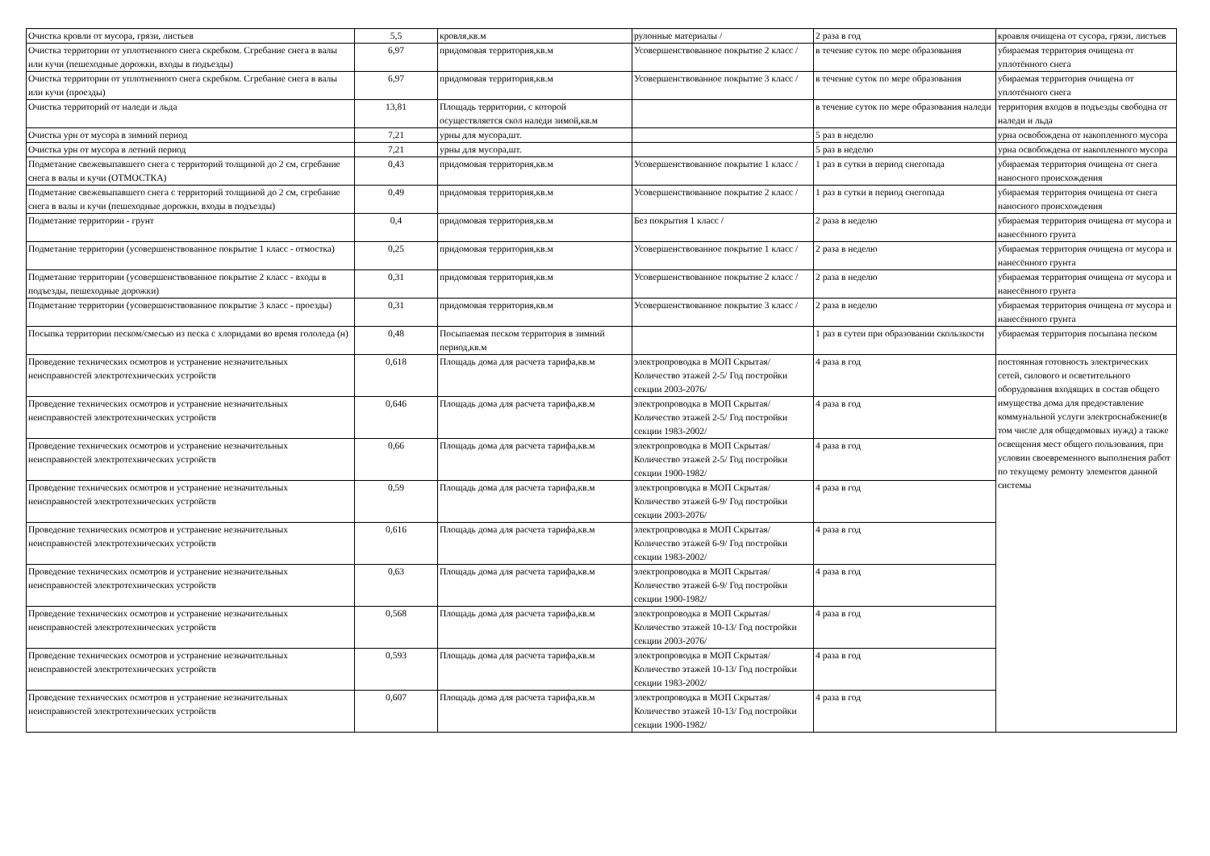| Очистка кровли от мусора, грязи, листьев | 5,5 | кровля,кв.м | рулонные материалы / | 2 раза в год | кроавля очищена от сусора, грязи, листьев |
| Очистка территории от уплотненного снега скребком. Сгребание снега в валы или кучи (пешеходные дорожки, входы в подъезды) | 6,97 | придомовая территория,кв.м | Усовершенствованное покрытие 2 класс / | в течение суток по мере образования | убираемая территория очищена от уплотённого снега |
| Очистка территории от уплотненного снега скребком. Сгребание снега в валы или кучи (проезды) | 6,97 | придомовая территория,кв.м | Усовершенствованное покрытие 3 класс / | в течение суток по мере образования | убираемая территория очищена от уплотённого снега |
| Очистка территорий от наледи и льда | 13,81 | Площадь территории, с которой осуществляется скол наледи зимой,кв.м | | в течение суток по мере образования наледи | территория входов в подъезды свободна от наледи и льда |
| Очистка урн от мусора в зимний период | 7,21 | урны для мусора,шт. | | 5 раз в неделю | урна освобождена от накопленного мусора |
| Очистка урн от мусора в летний период | 7,21 | урны для мусора,шт. | | 5 раз в неделю | урна освобождена от накопленного мусора |
| Подметание свежевыпавшего снега с территорий толщиной до 2 см, сгребание снега в валы и кучи (ОТМОСТКА) | 0,43 | придомовая территория,кв.м | Усовершенствованное покрытие 1 класс / | 1 раз в сутки в период снегопада | убираемая территория очищена от снега наносного происхождения |
| Подметание свежевыпавшего снега с территорий толщиной до 2 см, сгребание снега в валы и кучи (пешеходные дорожки, входы в подъезды) | 0,49 | придомовая территория,кв.м | Усовершенствованное покрытие 2 класс / | 1 раз в сутки в период снегопада | убираемая территория очищена от снега наносного происхождения |
| Подметание территории - грунт | 0,4 | придомовая территория,кв.м | Без покрытия 1 класс / | 2 раза в неделю | убираемая территория очищена от мусора и нанесённого грунта |
| Подметание территории (усовершенствованное покрытие 1 класс - отмостка) | 0,25 | придомовая территория,кв.м | Усовершенствованное покрытие 1 класс / | 2 раза в неделю | убираемая территория очищена от мусора и нанесённого грунта |
| Подметание территории (усовершенствованное покрытие 2 класс - входы в подъезды, пешеходные дорожки) | 0,31 | придомовая территория,кв.м | Усовершенствованное покрытие 2 класс / | 2 раза в неделю | убираемая территория очищена от мусора и нанесённого грунта |
| Подметание территории (усовершенствованное покрытие 3 класс - проезды) | 0,31 | придомовая территория,кв.м | Усовершенствованное покрытие 3 класс / | 2 раза в неделю | убираемая территория очищена от мусора и нанесённого грунта |
| Посыпка территории песком/смесью из песка с хлоридами во время гололеда (н) | 0,48 | Посыпаемая песком территория в зимний период,кв.м | | 1 раз в сутеи при образовании скользкости | убираемая территория посыпана песком |
| Проведение технических осмотров и устранение незначительных неисправностей электротехнических устройств | 0,618 | Площадь дома для расчета тарифа,кв.м | электропроводка в МОП Скрытая/ Количество этажей 2-5/ Год постройки секции 2003-2076/ | 4 раза в год | постоянная готовность электрических сетей, силового и осветительного оборудования входящих в состав общего имущества дома для предоставление коммунальной услуги электроснабжение(в том числе для общедомовых нужд) а также освещения мест общего пользования, при условии своевременного выполнения работ по текущему ремонту элементов данной системы |
| Проведение технических осмотров и устранение незначительных неисправностей электротехнических устройств | 0,646 | Площадь дома для расчета тарифа,кв.м | электропроводка в МОП Скрытая/ Количество этажей 2-5/ Год постройки секции 1983-2002/ | 4 раза в год | |
| Проведение технических осмотров и устранение незначительных неисправностей электротехнических устройств | 0,66 | Площадь дома для расчета тарифа,кв.м | электропроводка в МОП Скрытая/ Количество этажей 2-5/ Год постройки секции 1900-1982/ | 4 раза в год | |
| Проведение технических осмотров и устранение незначительных неисправностей электротехнических устройств | 0,59 | Площадь дома для расчета тарифа,кв.м | электропроводка в МОП Скрытая/ Количество этажей 6-9/ Год постройки секции 2003-2076/ | 4 раза в год | |
| Проведение технических осмотров и устранение незначительных неисправностей электротехнических устройств | 0,616 | Площадь дома для расчета тарифа,кв.м | электропроводка в МОП Скрытая/ Количество этажей 6-9/ Год постройки секции 1983-2002/ | 4 раза в год | |
| Проведение технических осмотров и устранение незначительных неисправностей электротехнических устройств | 0,63 | Площадь дома для расчета тарифа,кв.м | электропроводка в МОП Скрытая/ Количество этажей 6-9/ Год постройки секции 1900-1982/ | 4 раза в год | |
| Проведение технических осмотров и устранение незначительных неисправностей электротехнических устройств | 0,568 | Площадь дома для расчета тарифа,кв.м | электропроводка в МОП Скрытая/ Количество этажей 10-13/ Год постройки секции 2003-2076/ | 4 раза в год | |
| Проведение технических осмотров и устранение незначительных неисправностей электротехнических устройств | 0,593 | Площадь дома для расчета тарифа,кв.м | электропроводка в МОП Скрытая/ Количество этажей 10-13/ Год постройки секции 1983-2002/ | 4 раза в год | |
| Проведение технических осмотров и устранение незначительных неисправностей электротехнических устройств | 0,607 | Площадь дома для расчета тарифа,кв.м | электропроводка в МОП Скрытая/ Количество этажей 10-13/ Год постройки секции 1900-1982/ | 4 раза в год | |